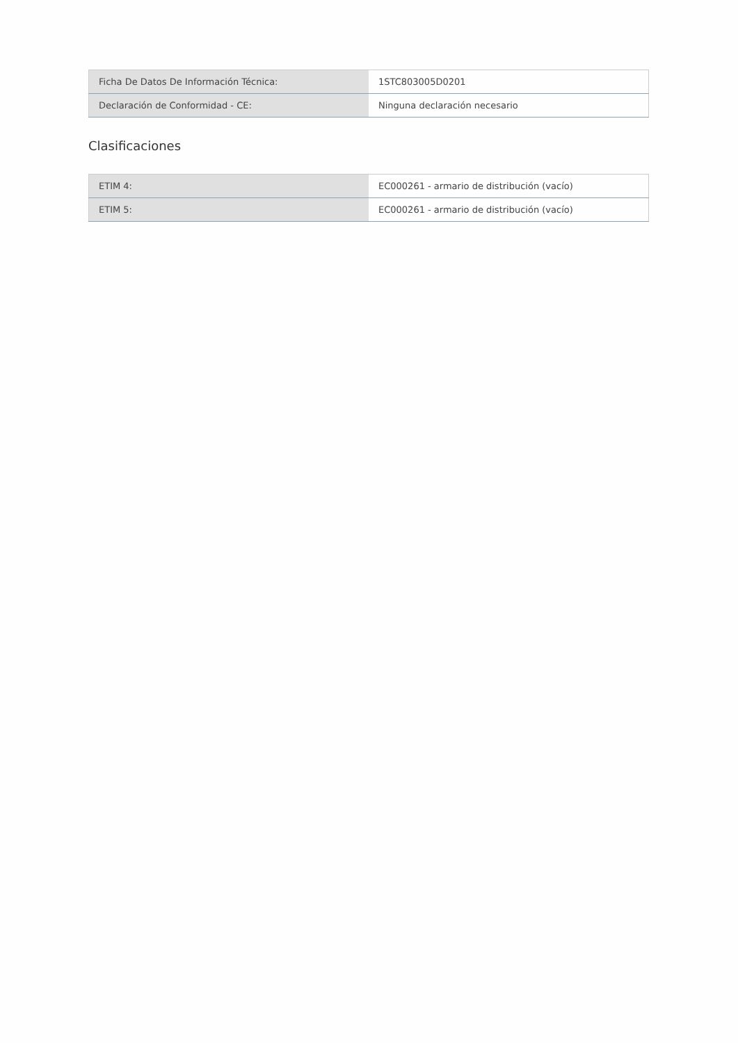| Ficha De Datos De Información Técnica: | 1STC803005D0201 |
| Declaración de Conformidad - CE: | Ninguna declaración necesario |
Clasificaciones
| ETIM 4: | EC000261 - armario de distribución (vacío) |
| ETIM 5: | EC000261 - armario de distribución (vacío) |